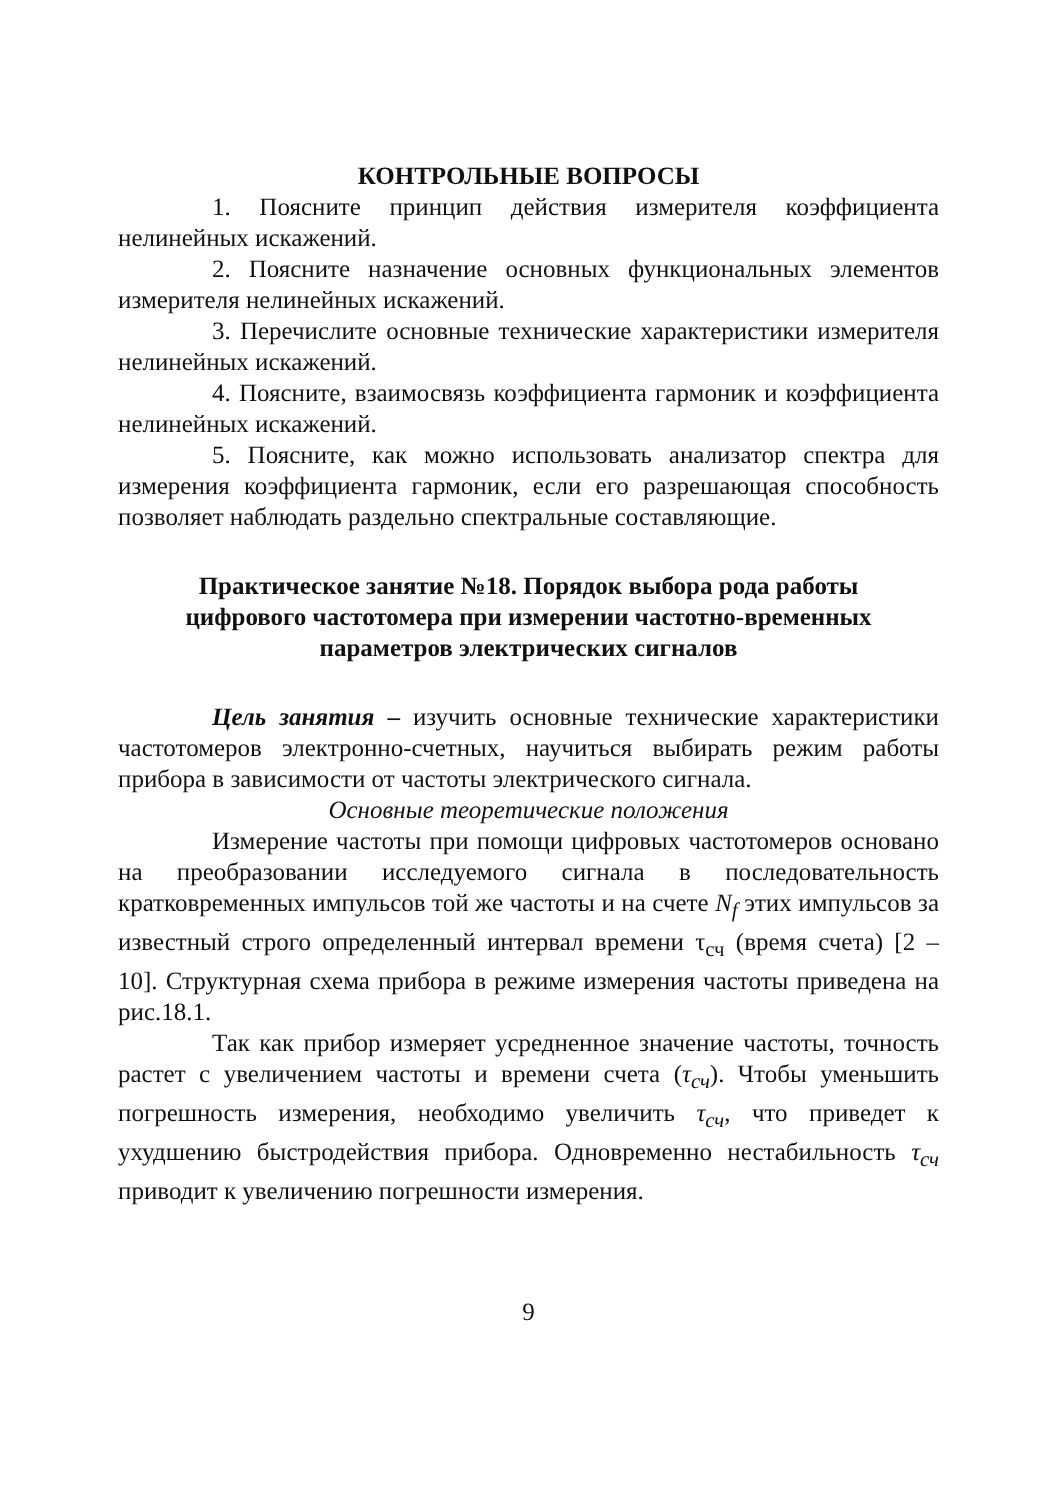КОНТРОЛЬНЫЕ ВОПРОСЫ
1. Поясните принцип действия измерителя коэффициента нелинейных искажений.
2. Поясните назначение основных функциональных элементов измерителя нелинейных искажений.
3. Перечислите основные технические характеристики измерителя нелинейных искажений.
4. Поясните, взаимосвязь коэффициента гармоник и коэффициента нелинейных искажений.
5. Поясните, как можно использовать анализатор спектра для измерения коэффициента гармоник, если его разрешающая способность позволяет наблюдать раздельно спектральные составляющие.
Практическое занятие №18. Порядок выбора рода работы цифрового частотомера при измерении частотно-временных параметров электрических сигналов
Цель занятия – изучить основные технические характеристики частотомеров электронно-счетных, научиться выбирать режим работы прибора в зависимости от частоты электрического сигнала.
Основные теоретические положения
Измерение частоты при помощи цифровых частотомеров основано на преобразовании исследуемого сигнала в последовательность кратковременных импульсов той же частоты и на счете N<sub>f</sub> этих импульсов за известный строго определенный интервал времени τ<sub>сч</sub> (время счета) [2 – 10]. Структурная схема прибора в режиме измерения частоты приведена на рис.18.1.
Так как прибор измеряет усредненное значение частоты, точность растет с увеличением частоты и времени счета (τ<sub>сч</sub>). Чтобы уменьшить погрешность измерения, необходимо увеличить τ<sub>сч</sub>, что приведет к ухудшению быстродействия прибора. Одновременно нестабильность τ<sub>сч</sub> приводит к увеличению погрешности измерения.
9